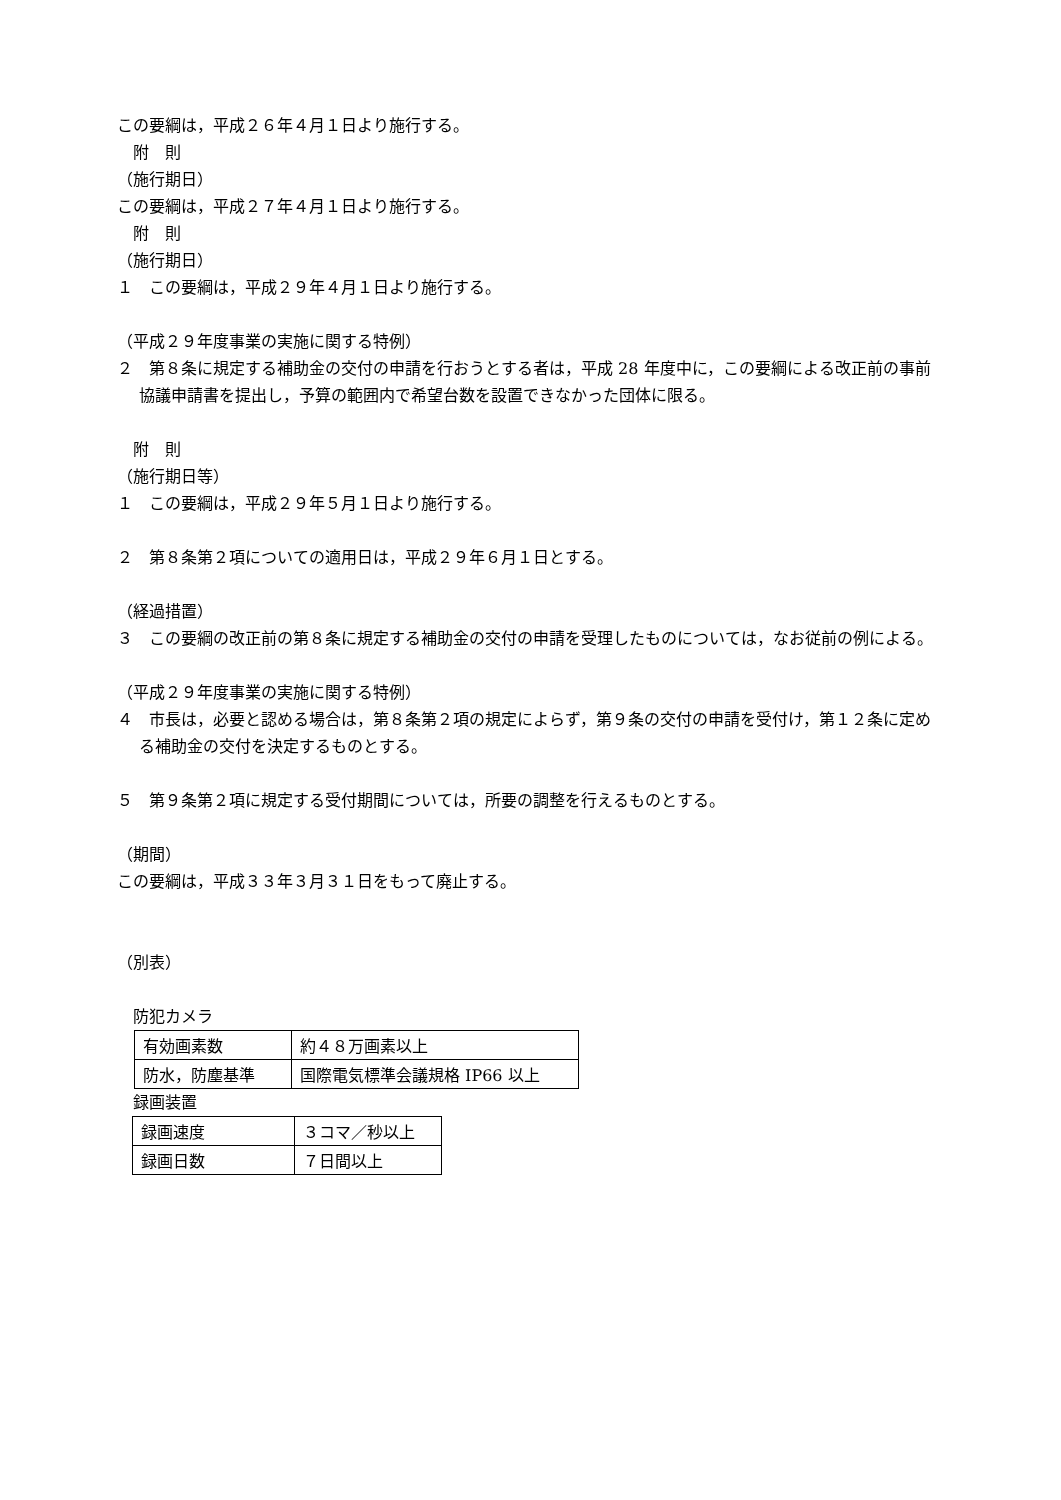この要綱は，平成２６年４月１日より施行する。
　附　則
（施行期日）
この要綱は，平成２７年４月１日より施行する。
　附　則
（施行期日）
１　この要綱は，平成２９年４月１日より施行する。
（平成２９年度事業の実施に関する特例）
２　第８条に規定する補助金の交付の申請を行おうとする者は，平成 28 年度中に，この要綱による改正前の事前協議申請書を提出し，予算の範囲内で希望台数を設置できなかった団体に限る。
　附　則
（施行期日等）
１　この要綱は，平成２９年５月１日より施行する。
２　第８条第２項についての適用日は，平成２９年６月１日とする。
（経過措置）
３　この要綱の改正前の第８条に規定する補助金の交付の申請を受理したものについては，なお従前の例による。
（平成２９年度事業の実施に関する特例）
４　市長は，必要と認める場合は，第８条第２項の規定によらず，第９条の交付の申請を受付け，第１２条に定める補助金の交付を決定するものとする。
５　第９条第２項に規定する受付期間については，所要の調整を行えるものとする。
（期間）
この要綱は，平成３３年３月３１日をもって廃止する。
（別表）
　防犯カメラ
| 有効画素数 | 約４８万画素以上 |
| 防水，防塵基準 | 国際電気標準会議規格 IP66 以上 |
　録画装置
| 録画速度 | ３コマ／秒以上 |
| 録画日数 | ７日間以上 |